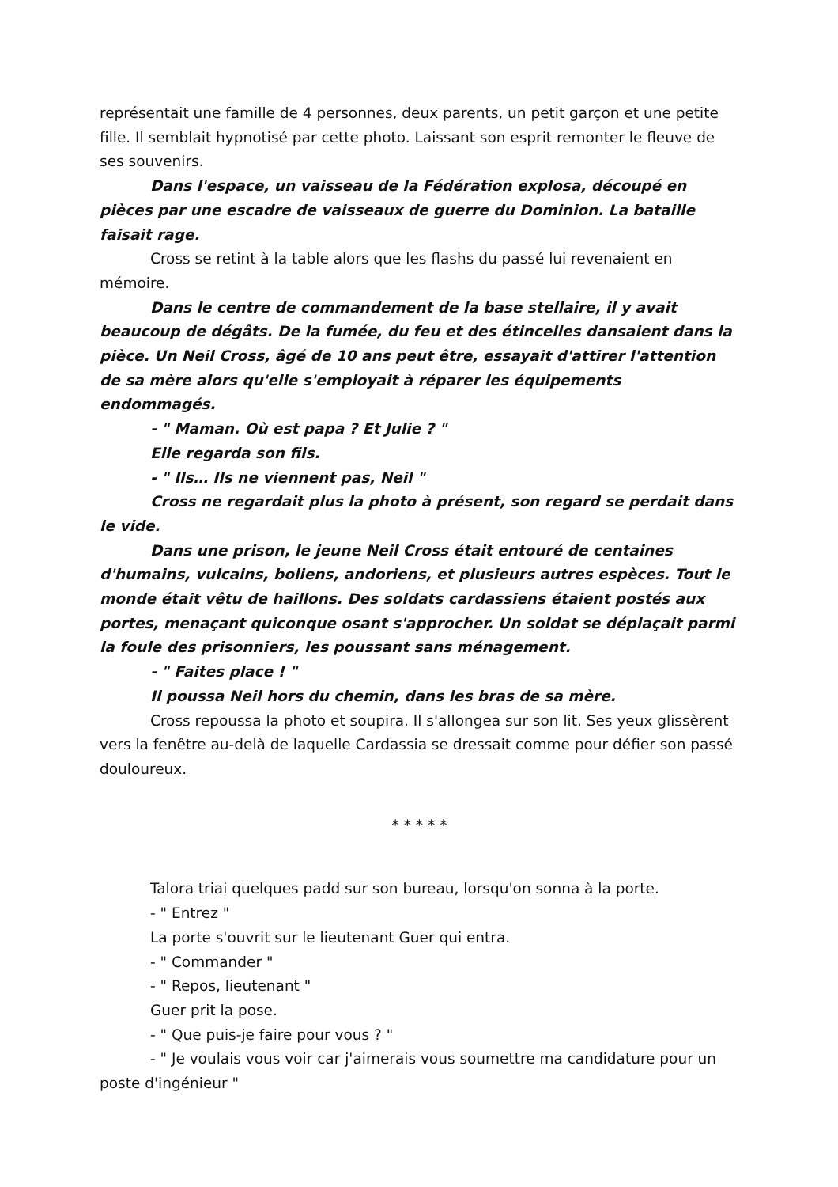représentait une famille de 4 personnes, deux parents, un petit garçon et une petite fille. Il semblait hypnotisé par cette photo. Laissant son esprit remonter le fleuve de ses souvenirs.
Dans l'espace, un vaisseau de la Fédération explosa, découpé en pièces par une escadre de vaisseaux de guerre du Dominion. La bataille faisait rage.
Cross se retint à la table alors que les flashs du passé lui revenaient en mémoire.
Dans le centre de commandement de la base stellaire, il y avait beaucoup de dégâts. De la fumée, du feu et des étincelles dansaient dans la pièce. Un Neil Cross, âgé de 10 ans peut être, essayait d'attirer l'attention de sa mère alors qu'elle s'employait à réparer les équipements endommagés.
- " Maman. Où est papa ? Et Julie ? "
Elle regarda son fils.
- " Ils… Ils ne viennent pas, Neil "
Cross ne regardait plus la photo à présent, son regard se perdait dans le vide.
Dans une prison, le jeune Neil Cross était entouré de centaines d'humains, vulcains, boliens, andoriens, et plusieurs autres espèces. Tout le monde était vêtu de haillons. Des soldats cardassiens étaient postés aux portes, menaçant quiconque osant s'approcher. Un soldat se déplaçait parmi la foule des prisonniers, les poussant sans ménagement.
- " Faites place ! "
Il poussa Neil hors du chemin, dans les bras de sa mère.
Cross repoussa la photo et soupira. Il s'allongea sur son lit. Ses yeux glissèrent vers la fenêtre au-delà de laquelle Cardassia se dressait comme pour défier son passé douloureux.
* * * * *
Talora triai quelques padd sur son bureau, lorsqu'on sonna à la porte.
- " Entrez "
La porte s'ouvrit sur le lieutenant Guer qui entra.
- " Commander "
- " Repos, lieutenant "
Guer prit la pose.
- " Que puis-je faire pour vous ? "
- " Je voulais vous voir car j'aimerais vous soumettre ma candidature pour un poste d'ingénieur "